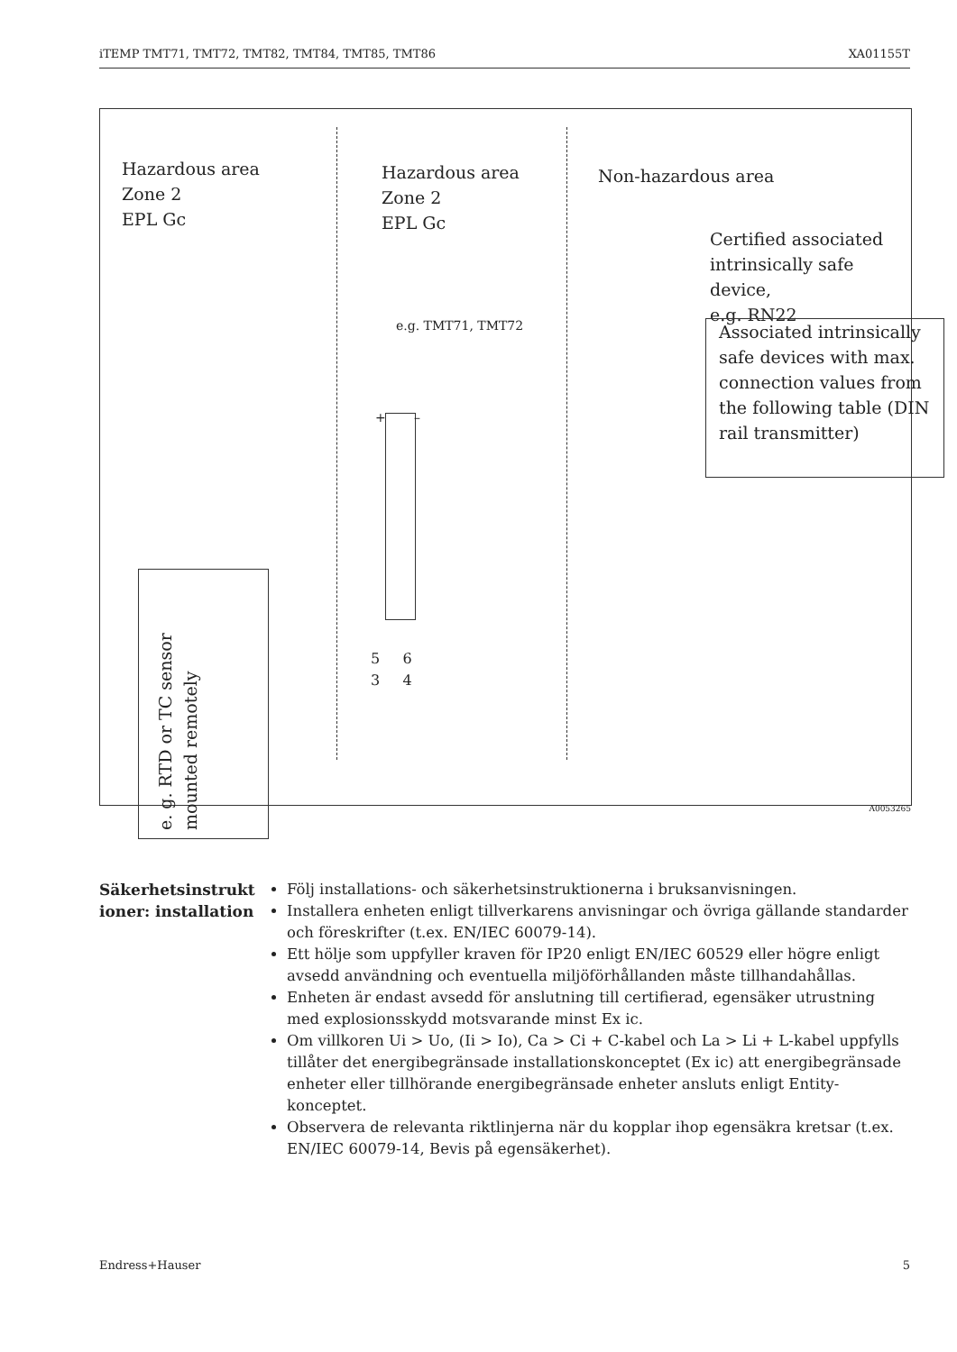iTEMP TMT71, TMT72, TMT82, TMT84, TMT85, TMT86 XA01155T
Hazardous area
Zone 2
EPL Gc
Hazardous area
Zone 2
EPL Gc
Non-hazardous area
Certified associated
intrinsically safe device,
e.g. RN22
e.g. TMT71, TMT72
Associated intrinsically safe devices with max. connection values from the following table (DIN rail transmitter)
+ –
5 6
3 4
e. g. RTD or TC sensor
mounted remotely
A0053265
Säkerhetsinstrukt ioner: installation
Följ installations- och säkerhetsinstruktionerna i bruksanvisningen.
Installera enheten enligt tillverkarens anvisningar och övriga gällande standarder och föreskrifter (t.ex. EN/IEC 60079-14).
Ett hölje som uppfyller kraven för IP20 enligt EN/IEC 60529 eller högre enligt avsedd användning och eventuella miljöförhållanden måste tillhandahållas.
Enheten är endast avsedd för anslutning till certifierad, egensäker utrustning med explosionsskydd motsvarande minst Ex ic.
Om villkoren Ui > Uo, (Ii > Io), Ca > Ci + C-kabel och La > Li + L-kabel uppfylls tillåter det energibegränsade installationskonceptet (Ex ic) att energibegränsade enheter eller tillhörande energibegränsade enheter ansluts enligt Entity-konceptet.
Observera de relevanta riktlinjerna när du kopplar ihop egensäkra kretsar (t.ex. EN/IEC 60079-14, Bevis på egensäkerhet).
Endress+Hauser 5